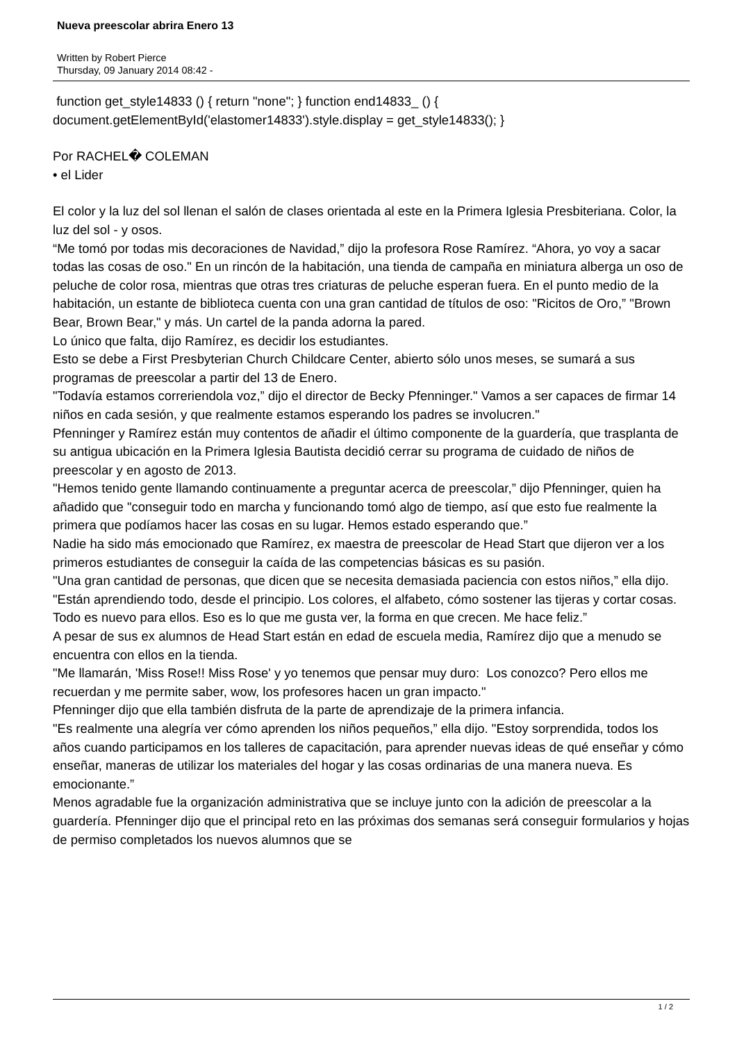Nueva preescolar abrira Enero 13
Written by Robert Pierce
Thursday, 09 January 2014 08:42 -
function get_style14833 () { return "none"; } function end14833_ () { document.getElementById('elastomer14833').style.display = get_style14833(); }
Por RACHEL� COLEMAN
• el Lider
El color y la luz del sol llenan el salón de clases orientada al este en la Primera Iglesia Presbiteriana. Color, la luz del sol - y osos.
“Me tomó por todas mis decoraciones de Navidad,” dijo la profesora Rose Ramírez. “Ahora, yo voy a sacar todas las cosas de oso." En un rincón de la habitación, una tienda de campaña en miniatura alberga un oso de peluche de color rosa, mientras que otras tres criaturas de peluche esperan fuera. En el punto medio de la habitación, un estante de biblioteca cuenta con una gran cantidad de títulos de oso: "Ricitos de Oro,” "Brown Bear, Brown Bear," y más. Un cartel de la panda adorna la pared.
Lo único que falta, dijo Ramírez, es decidir los estudiantes.
Esto se debe a First Presbyterian Church Childcare Center, abierto sólo unos meses, se sumará a sus programas de preescolar a partir del 13 de Enero.
"Todavía estamos correriendola voz,” dijo el director de Becky Pfenninger." Vamos a ser capaces de firmar 14 niños en cada sesión, y que realmente estamos esperando los padres se involucren."
Pfenninger y Ramírez están muy contentos de añadir el último componente de la guardería, que trasplanta de su antigua ubicación en la Primera Iglesia Bautista decidió cerrar su programa de cuidado de niños de preescolar y en agosto de 2013.
"Hemos tenido gente llamando continuamente a preguntar acerca de preescolar,” dijo Pfenninger, quien ha añadido que "conseguir todo en marcha y funcionando tomó algo de tiempo, así que esto fue realmente la primera que podíamos hacer las cosas en su lugar. Hemos estado esperando que.”
Nadie ha sido más emocionado que Ramírez, ex maestra de preescolar de Head Start que dijeron ver a los primeros estudiantes de conseguir la caída de las competencias básicas es su pasión.
"Una gran cantidad de personas, que dicen que se necesita demasiada paciencia con estos niños,” ella dijo. "Están aprendiendo todo, desde el principio. Los colores, el alfabeto, cómo sostener las tijeras y cortar cosas. Todo es nuevo para ellos. Eso es lo que me gusta ver, la forma en que crecen. Me hace feliz.”
A pesar de sus ex alumnos de Head Start están en edad de escuela media, Ramírez dijo que a menudo se encuentra con ellos en la tienda.
"Me llamarán, 'Miss Rose!! Miss Rose' y yo tenemos que pensar muy duro: Los conozco? Pero ellos me recuerdan y me permite saber, wow, los profesores hacen un gran impacto."
Pfenninger dijo que ella también disfruta de la parte de aprendizaje de la primera infancia.
"Es realmente una alegría ver cómo aprenden los niños pequeños,” ella dijo. "Estoy sorprendida, todos los años cuando participamos en los talleres de capacitación, para aprender nuevas ideas de qué enseñar y cómo enseñar, maneras de utilizar los materiales del hogar y las cosas ordinarias de una manera nueva. Es emocionante.”
Menos agradable fue la organización administrativa que se incluye junto con la adición de preescolar a la guardería. Pfenninger dijo que el principal reto en las próximas dos semanas será conseguir formularios y hojas de permiso completados los nuevos alumnos que se
1 / 2